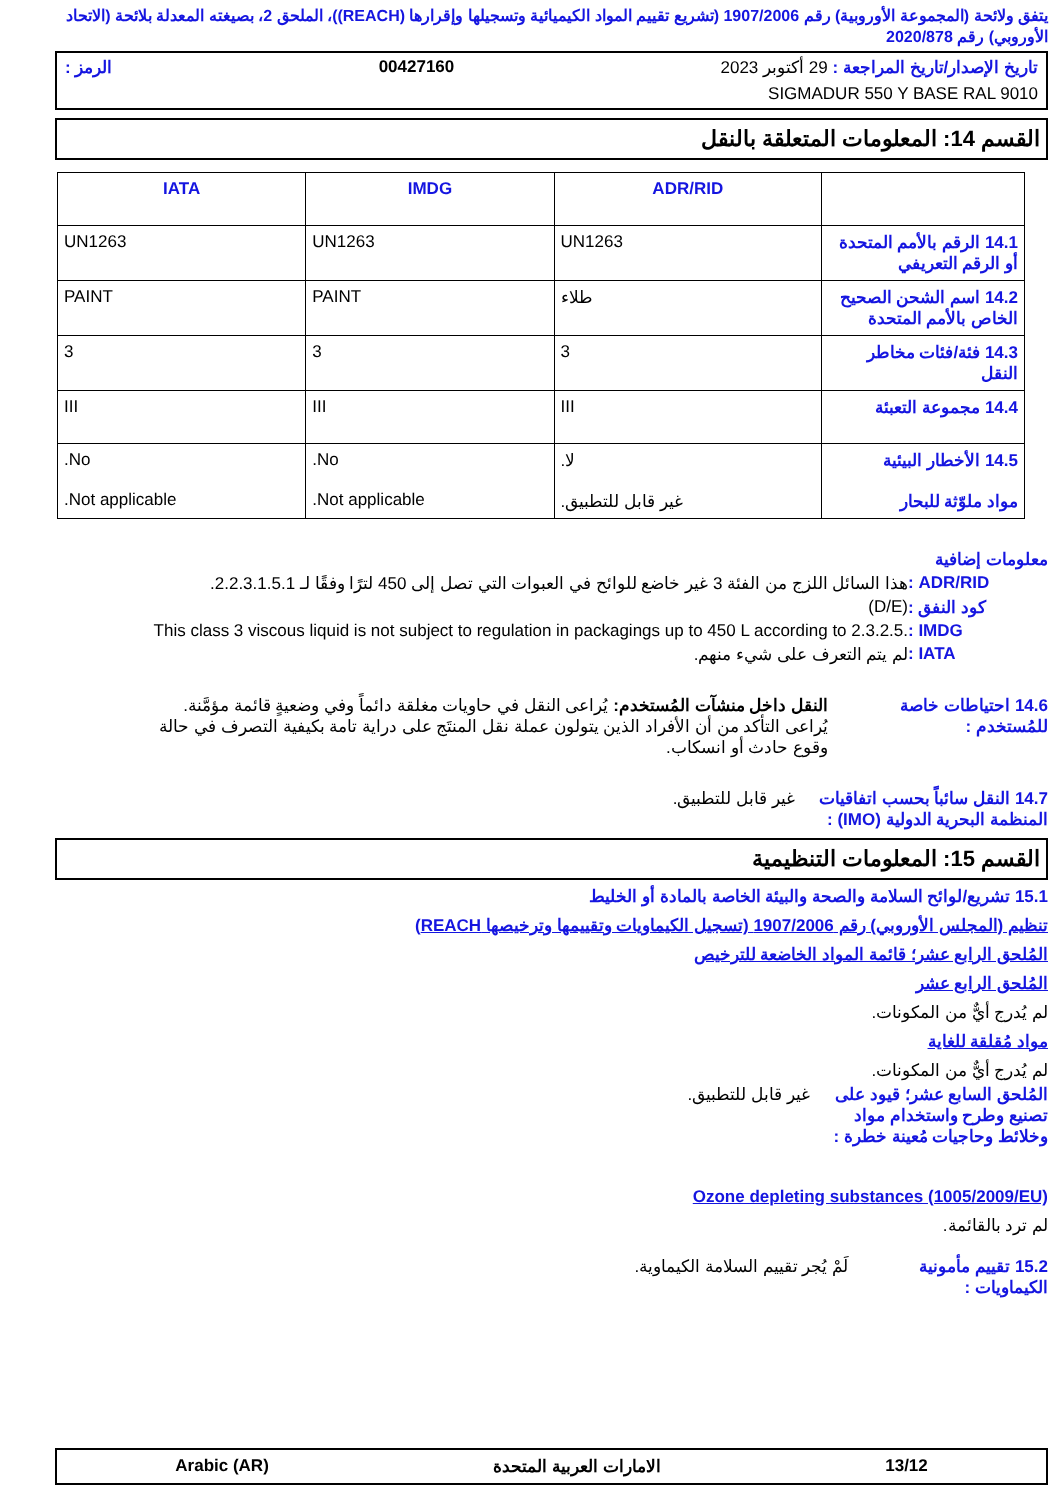يتفق ولائحة (المجموعة الأوروبية) رقم 1907/2006 (تشريع تقييم المواد الكيميائية وتسجيلها وإقرارها (REACH))، الملحق 2، بصيغته المعدلة بلائحة (الاتحاد الأوروبي) رقم 2020/878
تاريخ الإصدار/تاريخ المراجعة : 29 أكتوبر 2023 00427160 الرمز :
SIGMADUR 550 Y BASE RAL 9010
القسم 14: المعلومات المتعلقة بالنقل
| | ADR/RID | IMDG | IATA |
| --- | --- | --- | --- |
| 14.1 الرقم بالأمم المتحدة أو الرقم التعريفي | UN1263 | UN1263 | UN1263 |
| 14.2 اسم الشحن الصحيح الخاص بالأمم المتحدة | طلاء | PAINT | PAINT |
| 14.3 فئة/فئات مخاطر النقل | 3 | 3 | 3 |
| 14.4 مجموعة التعبئة | III | III | III |
| 14.5 الأخطار البيئية مواد ملوّثة للبحار | لا. غير قابل للتطبيق. | No. Not applicable. | No. Not applicable. |
معلومات إضافية
ADR/RID : هذا السائل اللزج من الفئة 3 غير خاضع للوائح في العبوات التي تصل إلى 450 لترًا وفقًا لـ 2.2.3.1.5.1.
كود النفق : (D/E)
IMDG : This class 3 viscous liquid is not subject to regulation in packagings up to 450 L according to 2.3.2.5.
IATA : لم يتم التعرف على شيء منهم.
14.6 احتياطات خاصة للمُستخدم : النقل داخل منشآت المُستخدم: يُراعى النقل في حاويات مغلقة دائماً وفي وضعيةٍ قائمة مؤمَّنة. يُراعى التأكد من أن الأفراد الذين يتولون عملة نقل المنتَج على دراية تامة بكيفية التصرف في حالة وقوع حادث أو انسكاب.
14.7 النقل سائباً بحسب اتفاقيات المنظمة البحرية الدولية (IMO) : غير قابل للتطبيق.
القسم 15: المعلومات التنظيمية
15.1 تشريع/لوائح السلامة والصحة والبيئة الخاصة بالمادة أو الخليط
تنظيم (المجلس الأوروبي) رقم 1907/2006 (تسجيل الكيماويات وتقييمها وترخيصها REACH)
المُلحق الرابع عشر؛ قائمة المواد الخاضعة للترخيص
المُلحق الرابع عشر
لم يُدرج أيٌّ من المكونات.
مواد مُقلقة للغاية
لم يُدرج أيٌّ من المكونات.
المُلحق السابع عشر؛ قيود على تصنيع وطرح واستخدام مواد وخلائط وحاجيات مُعينة خطرة : غير قابل للتطبيق.
Ozone depleting substances (1005/2009/EU)
لم ترد بالقائمة.
15.2 تقييم مأمونية الكيماويات : لَمْ يُجر تقييم السلامة الكيماوية.
13/12 الامارات العربية المتحدة Arabic (AR)